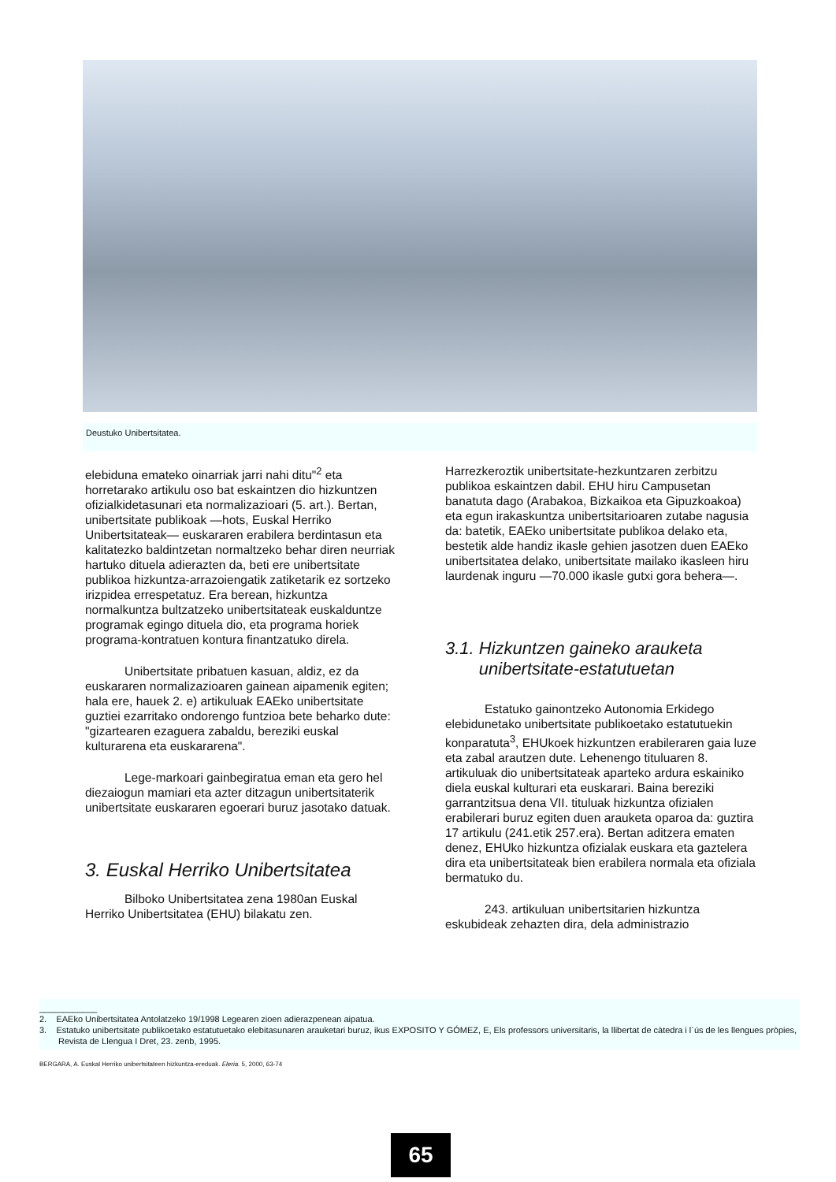Deustuko Unibertsitatea.
elebiduna emateko oinarriak jarri nahi ditu"<sup>2</sup> eta horretarako artikulu oso bat eskaintzen dio hizkuntzen ofizialkidetasunari eta normalizazioari (5. art.). Bertan, unibertsitate publikoak —hots, Euskal Herriko Unibertsitateak— euskararen erabilera berdintasun eta kalitatezko baldintzetan normaltzeko behar diren neurriak hartuko dituela adierazten da, beti ere unibertsitate publikoa hizkuntza-arrazoiengatik zatiketarik ez sortzeko irizpidea errespetatuz. Era berean, hizkuntza normalkuntza bultzatzeko unibertsitateak euskalduntze programak egingo dituela dio, eta programa horiek programa-kontratuen kontura finantzatuko direla.
Unibertsitate pribatuen kasuan, aldiz, ez da euskararen normalizazioaren gainean aipamenik egiten; hala ere, hauek 2. e) artikuluak EAEko unibertsitate guztiei ezarritako ondorengo funtzioa bete beharko dute: "gizartearen ezaguera zabaldu, bereziki euskal kulturarena eta euskararena".
Lege-markoari gainbegiratua eman eta gero hel diezaiogun mamiari eta azter ditzagun unibertsitaterik unibertsitate euskararen egoerari buruz jasotako datuak.
3. Euskal Herriko Unibertsitatea
Bilboko Unibertsitatea zena 1980an Euskal Herriko Unibertsitatea (EHU) bilakatu zen.
Harrezkeroztik unibertsitate-hezkuntzaren zerbitzu publikoa eskaintzen dabil. EHU hiru Campusetan banatuta dago (Arabakoa, Bizkaikoa eta Gipuzkoakoa) eta egun irakaskuntza unibertsitarioaren zutabe nagusia da: batetik, EAEko unibertsitate publikoa delako eta, bestetik alde handiz ikasle gehien jasotzen duen EAEko unibertsitatea delako, unibertsitate mailako ikasleen hiru laurdenak inguru —70.000 ikasle gutxi gora behera—.
3.1. Hizkuntzen gaineko arauketa
unibertsitate-estatutuetan
Estatuko gainontzeko Autonomia Erkidego elebidunetako unibertsitate publikoetako estatutuekin konparatuta<sup>3</sup>, EHUkoek hizkuntzen erabileraren gaia luze eta zabal arautzen dute. Lehenengo tituluaren 8. artikuluak dio unibertsitateak aparteko ardura eskainiko diela euskal kulturari eta euskarari. Baina bereziki garrantzitsua dena VII. tituluak hizkuntza ofizialen erabilerari buruz egiten duen arauketa oparoa da: guztira 17 artikulu (241.etik 257.era). Bertan aditzera ematen denez, EHUko hizkuntza ofizialak euskara eta gaztelera dira eta unibertsitateak bien erabilera normala eta ofiziala bermatuko du.
243. artikuluan unibertsitarien hizkuntza eskubideak zehazten dira, dela administrazio
____________
2. EAEko Unibertsitatea Antolatzeko 19/1998 Legearen zioen adierazpenean aipatua.
3. Estatuko unibertsitate publikoetako estatutuetako elebitasunaren arauketari buruz, ikus EXPOSITO Y GÓMEZ, E, Els professors universitaris, la llibertat de càtedra i l´ús de les llengues pròpies, Revista de Llengua I Dret, 23. zenb, 1995.
BERGARA, A. Euskal Herriko unibertsitateen hizkuntza-ereduak. Eleria. 5, 2000, 63-74
65